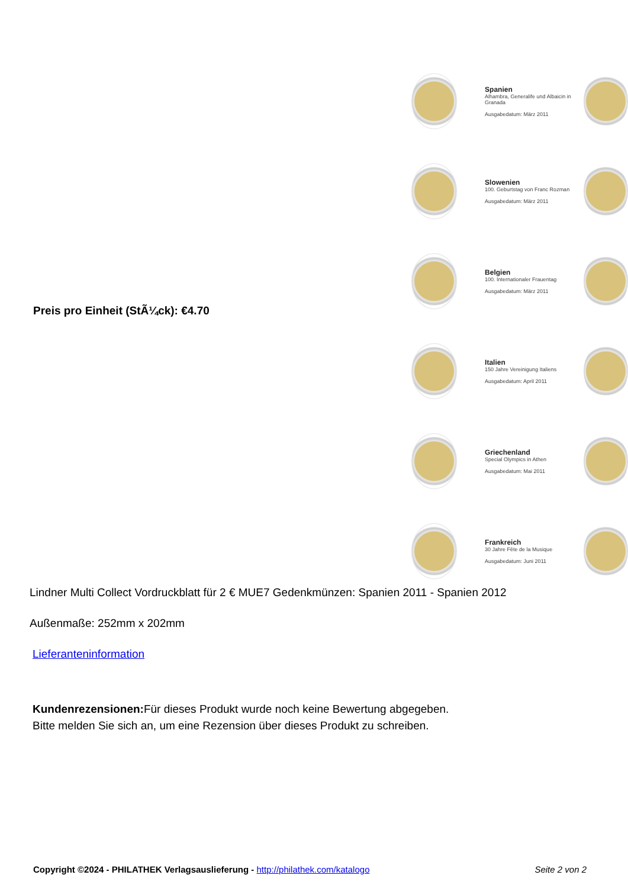Preis pro Einheit (StÃ¼ck): €4.70
Spanien
Alhambra, Generalife und Albaicin in Granada
Ausgabedatum: März 2011
Slowenien
100. Geburtstag von Franc Rozman
Ausgabedatum: März 2011
Belgien
100. Internationaler Frauentag
Ausgabedatum: März 2011
Italien
150 Jahre Vereinigung Italiens
Ausgabedatum: April 2011
Griechenland
Special Olympics in Athen
Ausgabedatum: Mai 2011
Frankreich
30 Jahre Fête de la Musique
Ausgabedatum: Juni 2011
Lindner Multi Collect Vordruckblatt für 2 € MUE7 Gedenkmünzen: Spanien 2011 - Spanien 2012
Außenmaße: 252mm x 202mm
Lieferanteninformation
Kundenrezensionen: Für dieses Produkt wurde noch keine Bewertung abgegeben.
Bitte melden Sie sich an, um eine Rezension über dieses Produkt zu schreiben.
Copyright ©2024 - PHILATHEK Verlagsauslieferung - http://philathek.com/katalogo Seite 2 von 2